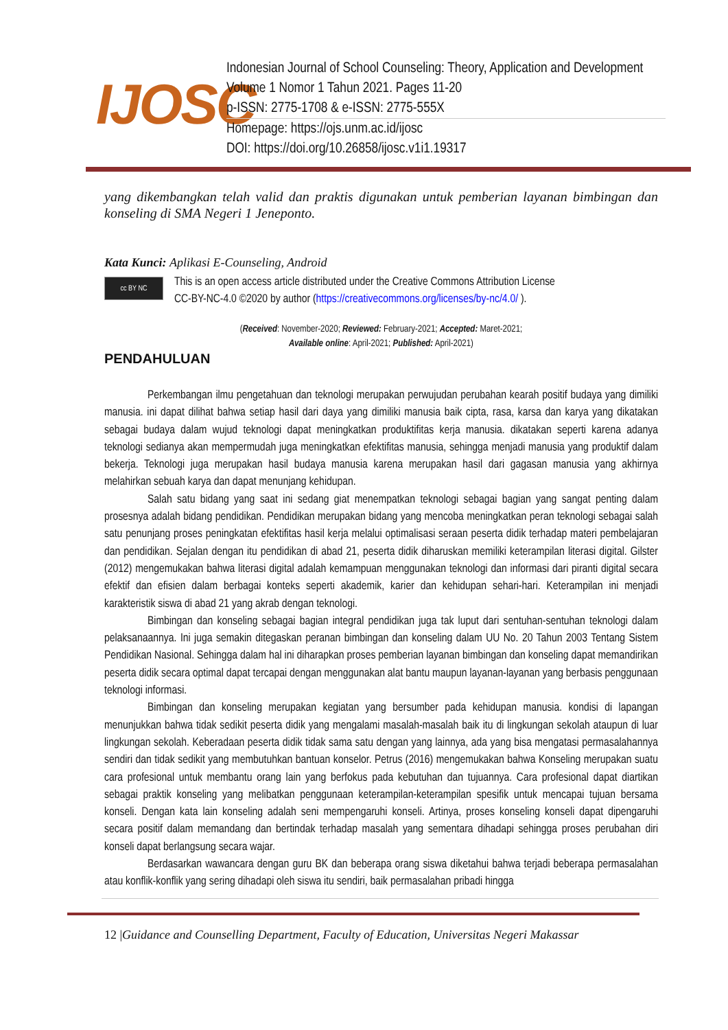IJOSC
Indonesian Journal of School Counseling: Theory, Application and Development
Volume 1 Nomor 1 Tahun 2021. Pages 11-20
p-ISSN: 2775-1708 & e-ISSN: 2775-555X
Homepage: https://ojs.unm.ac.id/ijosc
DOI: https://doi.org/10.26858/ijosc.v1i1.19317
yang dikembangkan telah valid dan praktis digunakan untuk pemberian layanan bimbingan dan konseling di SMA Negeri 1 Jeneponto.
Kata Kunci: Aplikasi E-Counseling, Android
cc BY NC
This is an open access article distributed under the Creative Commons Attribution License
CC-BY-NC-4.0 ©2020 by author (https://creativecommons.org/licenses/by-nc/4.0/ ).
(Received: November-2020; Reviewed: February-2021; Accepted: Maret-2021;
Available online: April-2021; Published: April-2021)
PENDAHULUAN
Perkembangan ilmu pengetahuan dan teknologi merupakan perwujudan perubahan kearah positif budaya yang dimiliki manusia. ini dapat dilihat bahwa setiap hasil dari daya yang dimiliki manusia baik cipta, rasa, karsa dan karya yang dikatakan sebagai budaya dalam wujud teknologi dapat meningkatkan produktifitas kerja manusia. dikatakan seperti karena adanya teknologi sedianya akan mempermudah juga meningkatkan efektifitas manusia, sehingga menjadi manusia yang produktif dalam bekerja. Teknologi juga merupakan hasil budaya manusia karena merupakan hasil dari gagasan manusia yang akhirnya melahirkan sebuah karya dan dapat menunjang kehidupan.
Salah satu bidang yang saat ini sedang giat menempatkan teknologi sebagai bagian yang sangat penting dalam prosesnya adalah bidang pendidikan. Pendidikan merupakan bidang yang mencoba meningkatkan peran teknologi sebagai salah satu penunjang proses peningkatan efektifitas hasil kerja melalui optimalisasi seraan peserta didik terhadap materi pembelajaran dan pendidikan. Sejalan dengan itu pendidikan di abad 21, peserta didik diharuskan memiliki keterampilan literasi digital. Gilster (2012) mengemukakan bahwa literasi digital adalah kemampuan menggunakan teknologi dan informasi dari piranti digital secara efektif dan efisien dalam berbagai konteks seperti akademik, karier dan kehidupan sehari-hari. Keterampilan ini menjadi karakteristik siswa di abad 21 yang akrab dengan teknologi.
Bimbingan dan konseling sebagai bagian integral pendidikan juga tak luput dari sentuhan-sentuhan teknologi dalam pelaksanaannya. Ini juga semakin ditegaskan peranan bimbingan dan konseling dalam UU No. 20 Tahun 2003 Tentang Sistem Pendidikan Nasional. Sehingga dalam hal ini diharapkan proses pemberian layanan bimbingan dan konseling dapat memandirikan peserta didik secara optimal dapat tercapai dengan menggunakan alat bantu maupun layanan-layanan yang berbasis penggunaan teknologi informasi.
Bimbingan dan konseling merupakan kegiatan yang bersumber pada kehidupan manusia. kondisi di lapangan menunjukkan bahwa tidak sedikit peserta didik yang mengalami masalah-masalah baik itu di lingkungan sekolah ataupun di luar lingkungan sekolah. Keberadaan peserta didik tidak sama satu dengan yang lainnya, ada yang bisa mengatasi permasalahannya sendiri dan tidak sedikit yang membutuhkan bantuan konselor. Petrus (2016) mengemukakan bahwa Konseling merupakan suatu cara profesional untuk membantu orang lain yang berfokus pada kebutuhan dan tujuannya. Cara profesional dapat diartikan sebagai praktik konseling yang melibatkan penggunaan keterampilan-keterampilan spesifik untuk mencapai tujuan bersama konseli. Dengan kata lain konseling adalah seni mempengaruhi konseli. Artinya, proses konseling konseli dapat dipengaruhi secara positif dalam memandang dan bertindak terhadap masalah yang sementara dihadapi sehingga proses perubahan diri konseli dapat berlangsung secara wajar.
Berdasarkan wawancara dengan guru BK dan beberapa orang siswa diketahui bahwa terjadi beberapa permasalahan atau konflik-konflik yang sering dihadapi oleh siswa itu sendiri, baik permasalahan pribadi hingga
12 |Guidance and Counselling Department, Faculty of Education, Universitas Negeri Makassar